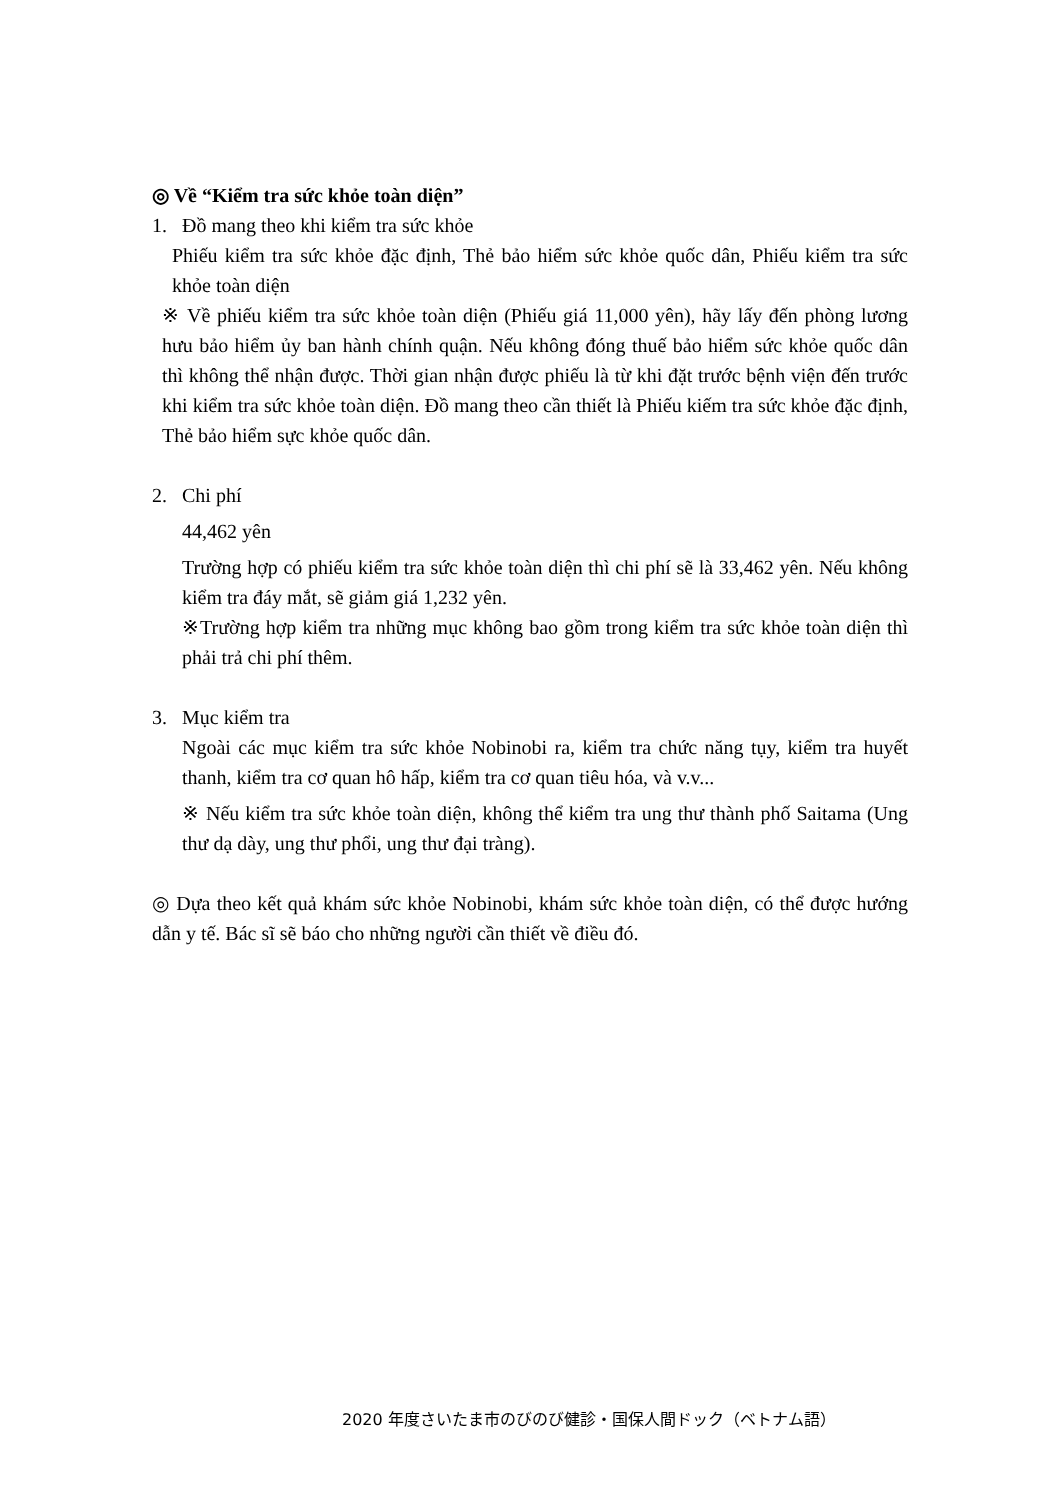◎ Về “Kiểm tra sức khỏe toàn diện”
1. Đồ mang theo khi kiểm tra sức khỏe
Phiếu kiểm tra sức khỏe đặc định, Thẻ bảo hiểm sức khỏe quốc dân, Phiếu kiểm tra sức khỏe toàn diện
※ Về phiếu kiểm tra sức khỏe toàn diện (Phiếu giá 11,000 yên), hãy lấy đến phòng lương hưu bảo hiểm ủy ban hành chính quận. Nếu không đóng thuế bảo hiểm sức khỏe quốc dân thì không thể nhận được. Thời gian nhận được phiếu là từ khi đặt trước bệnh viện đến trước khi kiểm tra sức khỏe toàn diện. Đồ mang theo cần thiết là Phiếu kiếm tra sức khỏe đặc định, Thẻ bảo hiểm sực khỏe quốc dân.
2. Chi phí
44,462 yên
Trường hợp có phiếu kiểm tra sức khỏe toàn diện thì chi phí sẽ là 33,462 yên. Nếu không kiểm tra đáy mắt, sẽ giảm giá 1,232 yên.
※Trường hợp kiểm tra những mục không bao gồm trong kiểm tra sức khỏe toàn diện thì phải trả chi phí thêm.
3. Mục kiểm tra
Ngoài các mục kiểm tra sức khỏe Nobinobi ra, kiểm tra chức năng tụy, kiểm tra huyết thanh, kiểm tra cơ quan hô hấp, kiểm tra cơ quan tiêu hóa, và v.v...
※ Nếu kiểm tra sức khỏe toàn diện, không thể kiểm tra ung thư thành phố Saitama (Ung thư dạ dày, ung thư phổi, ung thư đại tràng).
◎ Dựa theo kết quả khám sức khỏe Nobinobi, khám sức khỏe toàn diện, có thể được hướng dẫn y tế. Bác sĩ sẽ báo cho những người cần thiết về điều đó.
2020 年度さいたま市のびのび健診・国保人間ドック（ベトナム語）